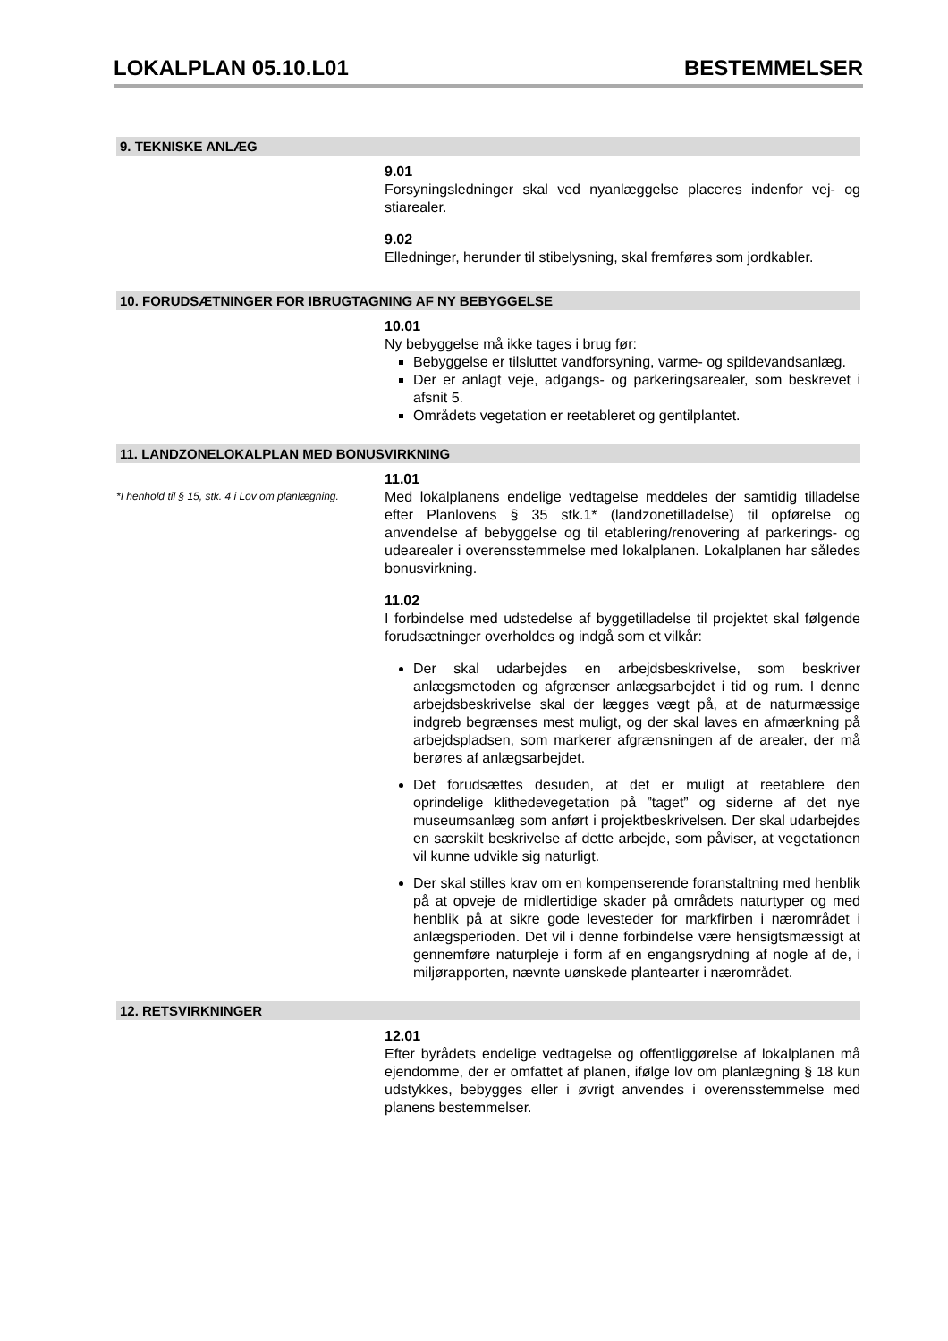LOKALPLAN 05.10.L01 BESTEMMELSER
9. TEKNISKE ANLÆG
9.01
Forsyningsledninger skal ved nyanlæggelse placeres indenfor vej- og stiarealer.
9.02
Elledninger, herunder til stibelysning, skal fremføres som jordkabler.
10. FORUDSÆTNINGER FOR IBRUGTAGNING AF NY BEBYGGELSE
10.01
Ny bebyggelse må ikke tages i brug før:
Bebyggelse er tilsluttet vandforsyning, varme- og spildevandsanlæg.
Der er anlagt veje, adgangs- og parkeringsarealer, som beskrevet i afsnit 5.
Områdets vegetation er reetableret og gentilplantet.
11. LANDZONELOKALPLAN MED BONUSVIRKNING
*I henhold til § 15, stk. 4 i Lov om planlægning.
11.01
Med lokalplanens endelige vedtagelse meddeles der samtidig tilladelse efter Planlovens § 35 stk.1* (landzonetilladelse) til opførelse og anvendelse af bebyggelse og til etablering/renovering af parkerings- og udearealer i overensstemmelse med lokalplanen. Lokalplanen har således bonusvirkning.
11.02
I forbindelse med udstedelse af byggetilladelse til projektet skal følgende forudsætninger overholdes og indgå som et vilkår:
Der skal udarbejdes en arbejdsbeskrivelse, som beskriver anlægsmetoden og afgrænser anlægsarbejdet i tid og rum. I denne arbejdsbeskrivelse skal der lægges vægt på, at de naturmæssige indgreb begrænses mest muligt, og der skal laves en afmærkning på arbejdspladsen, som markerer afgrænsningen af de arealer, der må berøres af anlægsarbejdet.
Det forudsættes desuden, at det er muligt at reetablere den oprindelige klithedevegetation på ”taget” og siderne af det nye museumsanlæg som anført i projektbeskrivelsen. Der skal udarbejdes en særskilt beskrivelse af dette arbejde, som påviser, at vegetationen vil kunne udvikle sig naturligt.
Der skal stilles krav om en kompenserende foranstaltning med henblik på at opveje de midlertidige skader på områdets naturtyper og med henblik på at sikre gode levesteder for markfirben i nærområdet i anlægsperioden. Det vil i denne forbindelse være hensigtsmæssigt at gennemføre naturpleje i form af en engangsrydning af nogle af de, i miljørapporten, nævnte uønskede plantearter i nærområdet.
12. RETSVIRKNINGER
12.01
Efter byrådets endelige vedtagelse og offentliggørelse af lokalplanen må ejendomme, der er omfattet af planen, ifølge lov om planlægning § 18 kun udstykkes, bebygges eller i øvrigt anvendes i overensstemmelse med planens bestemmelser.